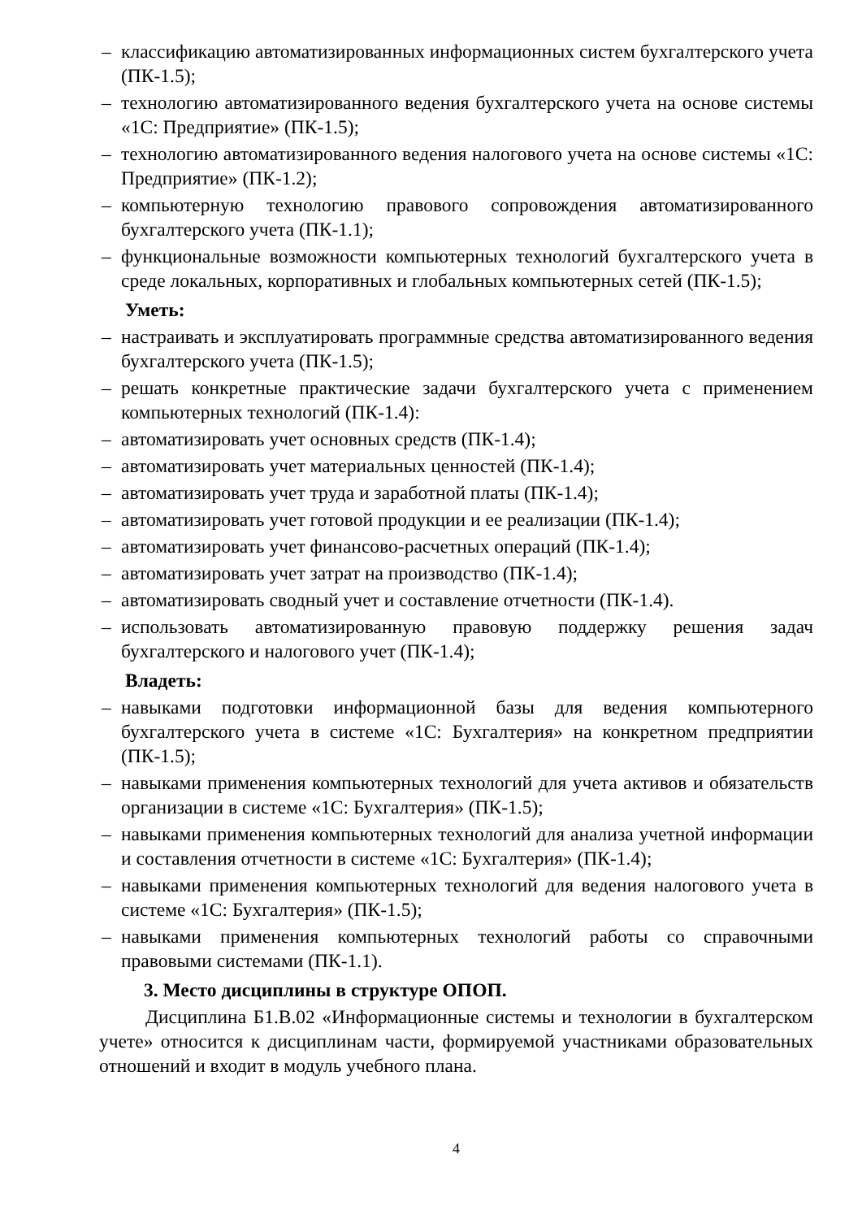– классификацию автоматизированных информационных систем бухгалтерского учета (ПК-1.5);
– технологию автоматизированного ведения бухгалтерского учета на основе системы «1С: Предприятие» (ПК-1.5);
– технологию автоматизированного ведения налогового учета на основе системы «1С: Предприятие» (ПК-1.2);
– компьютерную технологию правового сопровождения автоматизированного бухгалтерского учета (ПК-1.1);
– функциональные возможности компьютерных технологий бухгалтерского учета в среде локальных, корпоративных и глобальных компьютерных сетей (ПК-1.5);
Уметь:
– настраивать и эксплуатировать программные средства автоматизированного ведения бухгалтерского учета (ПК-1.5);
– решать конкретные практические задачи бухгалтерского учета с применением компьютерных технологий (ПК-1.4):
– автоматизировать учет основных средств (ПК-1.4);
– автоматизировать учет материальных ценностей (ПК-1.4);
– автоматизировать учет труда и заработной платы (ПК-1.4);
– автоматизировать учет готовой продукции и ее реализации (ПК-1.4);
– автоматизировать учет финансово-расчетных операций (ПК-1.4);
– автоматизировать учет затрат на производство (ПК-1.4);
– автоматизировать сводный учет и составление отчетности (ПК-1.4).
– использовать автоматизированную правовую поддержку решения задач бухгалтерского и налогового учет (ПК-1.4);
Владеть:
– навыками подготовки информационной базы для ведения компьютерного бухгалтерского учета в системе «1С: Бухгалтерия» на конкретном предприятии (ПК-1.5);
– навыками применения компьютерных технологий для учета активов и обязательств организации в системе «1С: Бухгалтерия» (ПК-1.5);
– навыками применения компьютерных технологий для анализа учетной информации и составления отчетности в системе «1С: Бухгалтерия» (ПК-1.4);
– навыками применения компьютерных технологий для ведения налогового учета в системе «1С: Бухгалтерия» (ПК-1.5);
– навыками применения компьютерных технологий работы со справочными правовыми системами (ПК-1.1).
3. Место дисциплины в структуре ОПОП.
Дисциплина Б1.В.02 «Информационные системы и технологии в бухгалтерском учете» относится к дисциплинам части, формируемой участниками образовательных отношений и входит в модуль учебного плана.
4